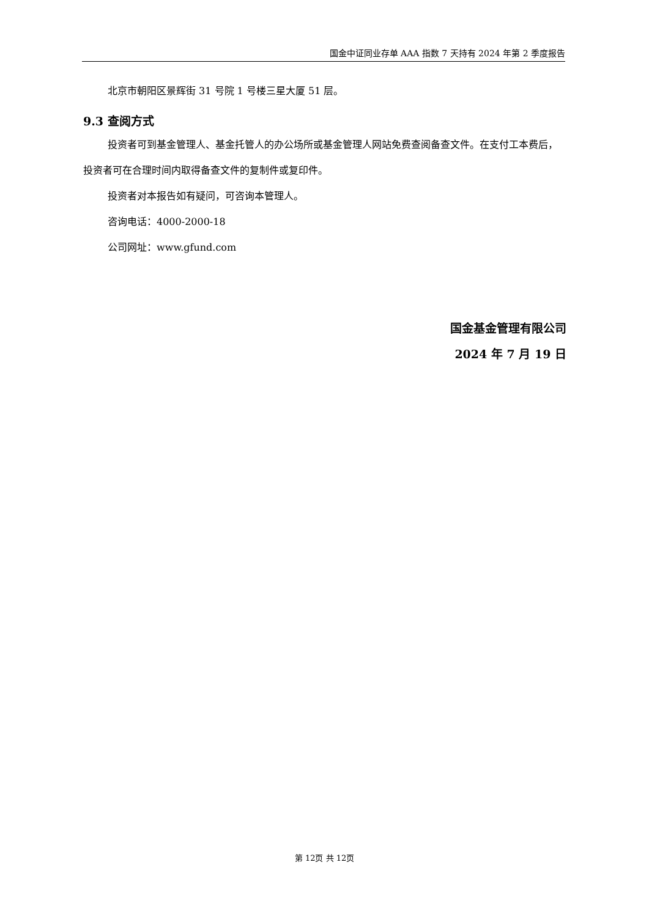国金中证同业存单 AAA 指数 7 天持有 2024 年第 2 季度报告
北京市朝阳区景辉街 31 号院 1 号楼三星大厦 51 层。
9.3 查阅方式
投资者可到基金管理人、基金托管人的办公场所或基金管理人网站免费查阅备查文件。在支付工本费后，投资者可在合理时间内取得备查文件的复制件或复印件。
投资者对本报告如有疑问，可咨询本管理人。
咨询电话：4000-2000-18
公司网址：www.gfund.com
国金基金管理有限公司
2024 年 7 月 19 日
第 12页 共 12页